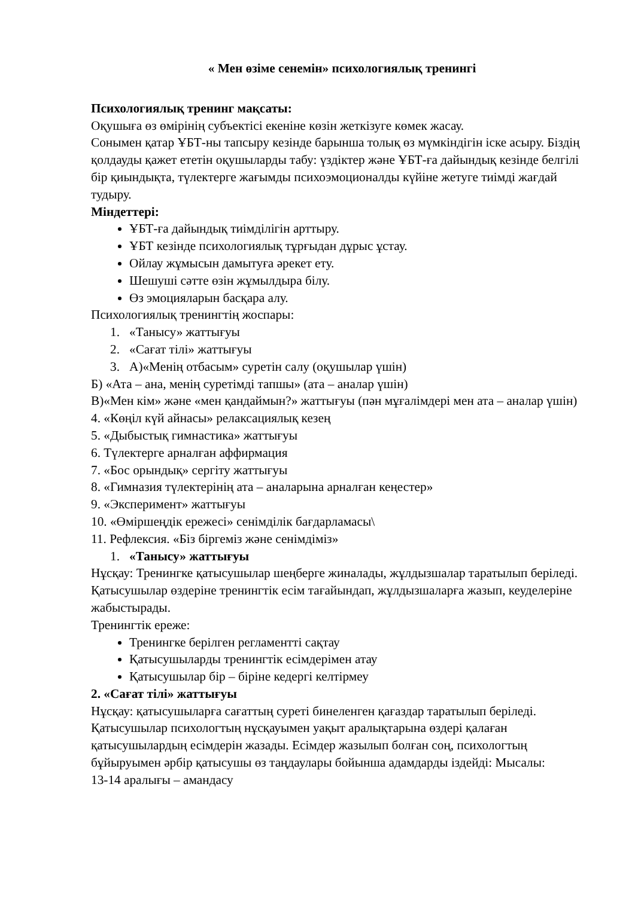« Мен өзіме сенемін» психологиялық тренингі
Психологиялық тренинг мақсаты:
Оқушыға өз өмірінің субъектісі екеніне көзін жеткізуге көмек жасау.
Сонымен қатар ҰБТ-ны тапсыру кезінде барынша толық өз мүмкіндігін іске асыру. Біздің қолдауды қажет ететін оқушыларды табу: үздіктер және ҰБТ-ға дайындық кезінде белгілі бір қиындықта, түлектерге жағымды психоэмоционалды күйіне жетуге тиімді жағдай тудыру.
Міндеттері:
ҰБТ-ға дайындық тиімділігін арттыру.
ҰБТ кезінде психологиялық тұрғыдан дұрыс ұстау.
Ойлау жұмысын дамытуға әрекет ету.
Шешуші сәтте өзін жұмылдыра білу.
Өз эмоцияларын басқара алу.
Психологиялық тренингтің жоспары:
1. «Танысу» жаттығуы
2. «Сағат тілі» жаттығуы
3. А)«Менің отбасым» суретін салу (оқушылар үшін)
Б) «Ата – ана, менің суретімді тапшы» (ата – аналар үшін)
В)«Мен кім» және «мен қандаймын?» жаттығуы (пән мұғалімдері мен ата – аналар үшін)
4. «Көңіл күй айнасы» релаксациялық кезең
5. «Дыбыстық гимнастика» жаттығуы
6. Түлектерге арналған аффирмация
7. «Бос орындық» сергіту жаттығуы
8. «Гимназия түлектерінің ата – аналарына арналған кеңестер»
9. «Эксперимент» жаттығуы
10. «Өміршеңдік ережесі» сенімділік бағдарламасы\
11. Рефлексия. «Біз біргеміз және сенімдіміз»
1. «Танысу» жаттығуы
Нұсқау: Тренингке қатысушылар шеңберге жиналады, жұлдызшалар таратылып беріледі.
Қатысушылар өздеріне тренингтік есім тағайындап, жұлдызшаларға жазып, кеуделеріне жабыстырады.
Тренингтік ереже:
Тренингке берілген регламентті сақтау
Қатысушыларды тренингтік есімдерімен атау
Қатысушылар бір – біріне кедергі келтірмеу
2. «Сағат тілі» жаттығуы
Нұсқау: қатысушыларға сағаттың суреті бинеленген қағаздар таратылып беріледі. Қатысушылар психологтың нұсқауымен уақыт аралықтарына өздері қалаған қатысушылардың есімдерін жазады. Есімдер жазылып болған соң, психологтың бұйыруымен әрбір қатысушы өз таңдаулары бойынша адамдарды іздейді: Мысалы:
13-14 аралығы – амандасу